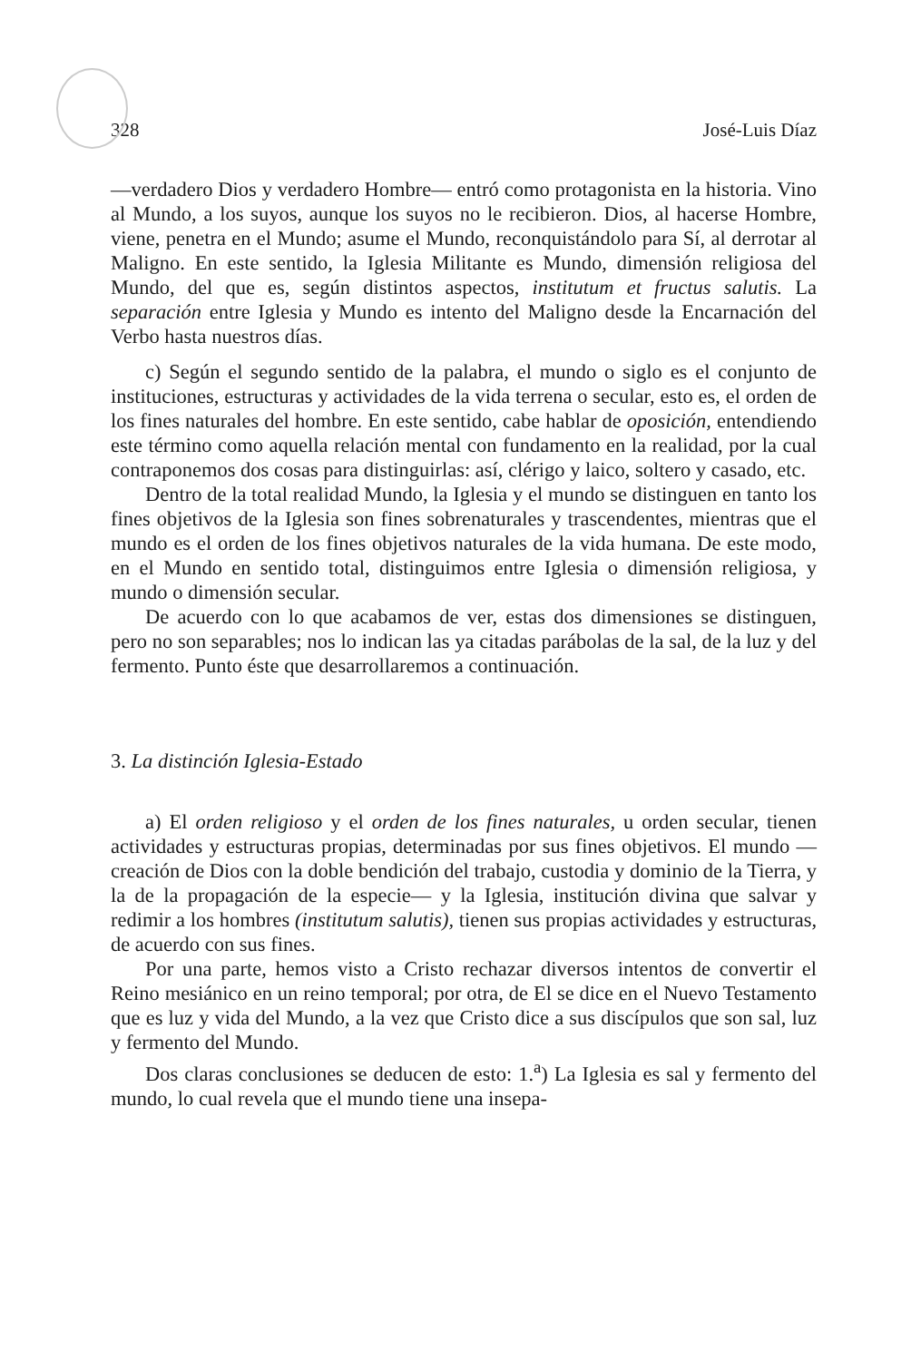328 José-Luis Díaz
—verdadero Dios y verdadero Hombre— entró como protagonista en la historia. Vino al Mundo, a los suyos, aunque los suyos no le recibieron. Dios, al hacerse Hombre, viene, penetra en el Mundo; asume el Mundo, reconquistándolo para Sí, al derrotar al Maligno. En este sentido, la Iglesia Militante es Mundo, dimensión religiosa del Mundo, del que es, según distintos aspectos, institutum et fructus salutis. La separación entre Iglesia y Mundo es intento del Maligno desde la Encarnación del Verbo hasta nuestros días.
c) Según el segundo sentido de la palabra, el mundo o siglo es el conjunto de instituciones, estructuras y actividades de la vida terrena o secular, esto es, el orden de los fines naturales del hombre. En este sentido, cabe hablar de oposición, entendiendo este término como aquella relación mental con fundamento en la realidad, por la cual contraponemos dos cosas para distinguirlas: así, clérigo y laico, soltero y casado, etc.
Dentro de la total realidad Mundo, la Iglesia y el mundo se distinguen en tanto los fines objetivos de la Iglesia son fines sobrenaturales y trascendentes, mientras que el mundo es el orden de los fines objetivos naturales de la vida humana. De este modo, en el Mundo en sentido total, distinguimos entre Iglesia o dimensión religiosa, y mundo o dimensión secular.
De acuerdo con lo que acabamos de ver, estas dos dimensiones se distinguen, pero no son separables; nos lo indican las ya citadas parábolas de la sal, de la luz y del fermento. Punto éste que desarrollaremos a continuación.
3. La distinción Iglesia-Estado
a) El orden religioso y el orden de los fines naturales, u orden secular, tienen actividades y estructuras propias, determinadas por sus fines objetivos. El mundo —creación de Dios con la doble bendición del trabajo, custodia y dominio de la Tierra, y la de la propagación de la especie— y la Iglesia, institución divina que salvar y redimir a los hombres (institutum salutis), tienen sus propias actividades y estructuras, de acuerdo con sus fines.
Por una parte, hemos visto a Cristo rechazar diversos intentos de convertir el Reino mesiánico en un reino temporal; por otra, de El se dice en el Nuevo Testamento que es luz y vida del Mundo, a la vez que Cristo dice a sus discípulos que son sal, luz y fermento del Mundo.
Dos claras conclusiones se deducen de esto: 1.<sup>a</sup>) La Iglesia es sal y fermento del mundo, lo cual revela que el mundo tiene una insepa-